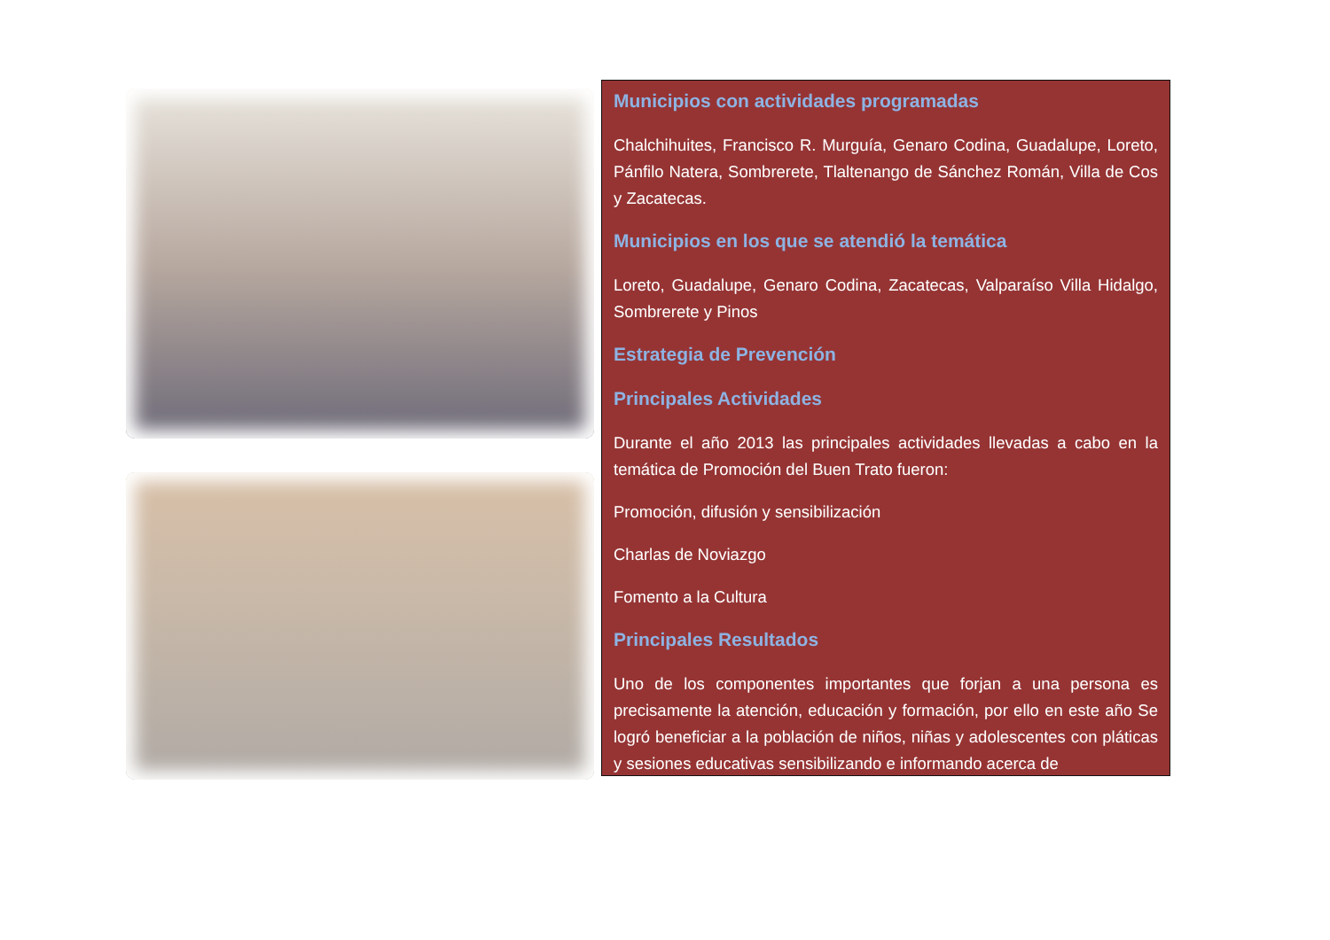Municipios con actividades programadas
Chalchihuites, Francisco R. Murguía, Genaro Codina, Guadalupe, Loreto, Pánfilo Natera, Sombrerete, Tlaltenango de Sánchez Román, Villa de Cos y Zacatecas.
Municipios en los que se atendió la temática
Loreto, Guadalupe, Genaro Codina, Zacatecas, Valparaíso Villa Hidalgo, Sombrerete y Pinos
Estrategia de Prevención
Principales Actividades
Durante el año 2013 las principales actividades llevadas a cabo en la temática de Promoción del Buen Trato fueron:
Promoción, difusión y sensibilización
Charlas de Noviazgo
Fomento a la Cultura
Principales Resultados
Uno de los componentes importantes que forjan a una persona es precisamente la atención, educación y formación, por ello en este año Se logró beneficiar a la población de niños, niñas y adolescentes con pláticas y sesiones educativas sensibilizando e informando acerca de